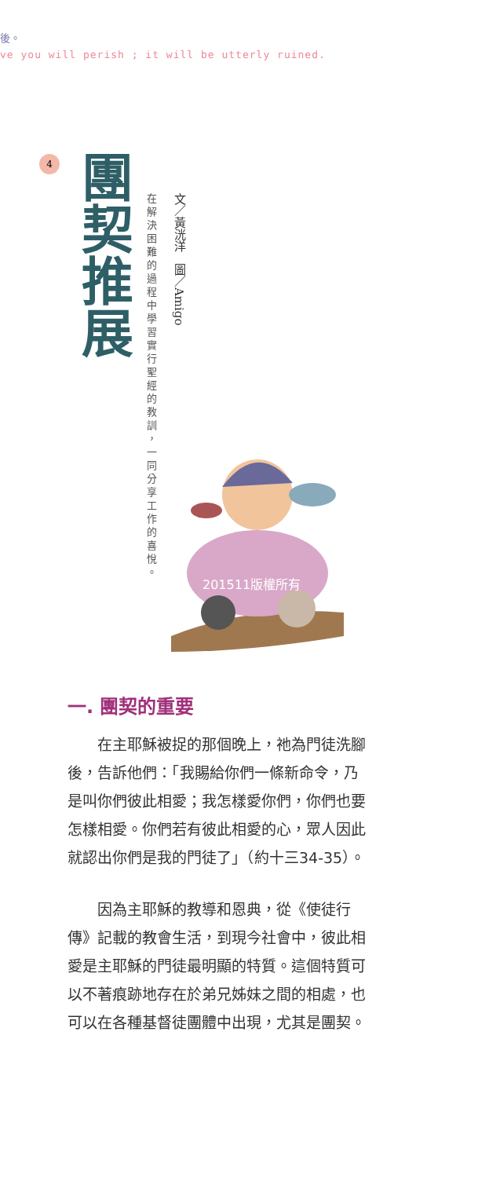後。
ve you will perish ; it will be utterly ruined.
4
團契推展
文／黃洸洋　圖／Amigo
在解決困難的過程中學習實行聖經的教訓，一同分享工作的喜悅。
201511版權所有
一. 團契的重要
在主耶穌被捉的那個晚上，祂為門徒洗腳後，告訴他們：「我賜給你們一條新命令，乃是叫你們彼此相愛；我怎樣愛你們，你們也要怎樣相愛。你們若有彼此相愛的心，眾人因此就認出你們是我的門徒了」（約十三34-35）。
因為主耶穌的教導和恩典，從《使徒行傳》記載的教會生活，到現今社會中，彼此相愛是主耶穌的門徒最明顯的特質。這個特質可以不著痕跡地存在於弟兄姊妹之間的相處，也可以在各種基督徒團體中出現，尤其是團契。